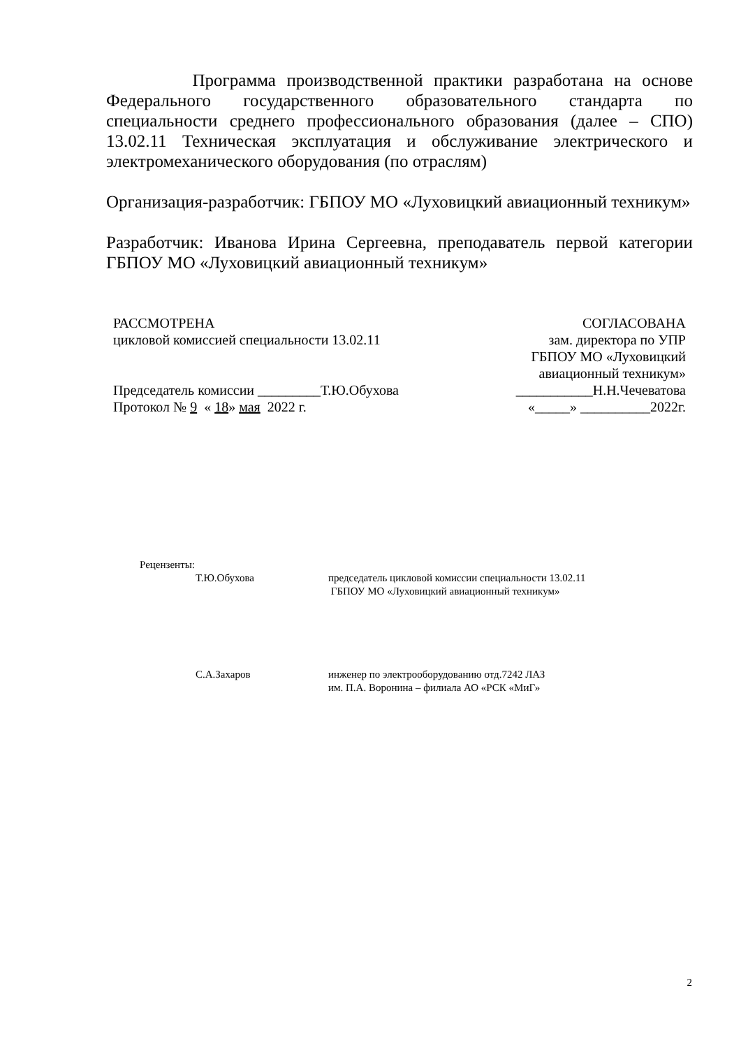Программа производственной практики разработана на основе Федерального государственного образовательного стандарта по специальности среднего профессионального образования (далее – СПО) 13.02.11 Техническая эксплуатация и обслуживание электрического и электромеханического оборудования (по отраслям)
Организация-разработчик: ГБПОУ МО «Луховицкий авиационный техникум»
Разработчик: Иванова Ирина Сергеевна, преподаватель первой категории ГБПОУ МО «Луховицкий авиационный техникум»
РАССМОТРЕНА
цикловой комиссией специальности 13.02.11
Председатель комиссии _________Т.Ю.Обухова
Протокол № 9 « 18» мая 2022 г.
СОГЛАСОВАНА
зам. директора по УПР
ГБПОУ МО «Луховицкий
авиационный техникум»
___________Н.Н.Чечеватова
«_____» __________2022г.
Рецензенты:
Т.Ю.Обухова председатель цикловой комиссии специальности 13.02.11
ГБПОУ МО «Луховицкий авиационный техникум»
С.А.Захаров инженер по электрооборудованию отд.7242 ЛАЗ
им. П.А. Воронина – филиала АО «РСК «МиГ»
2